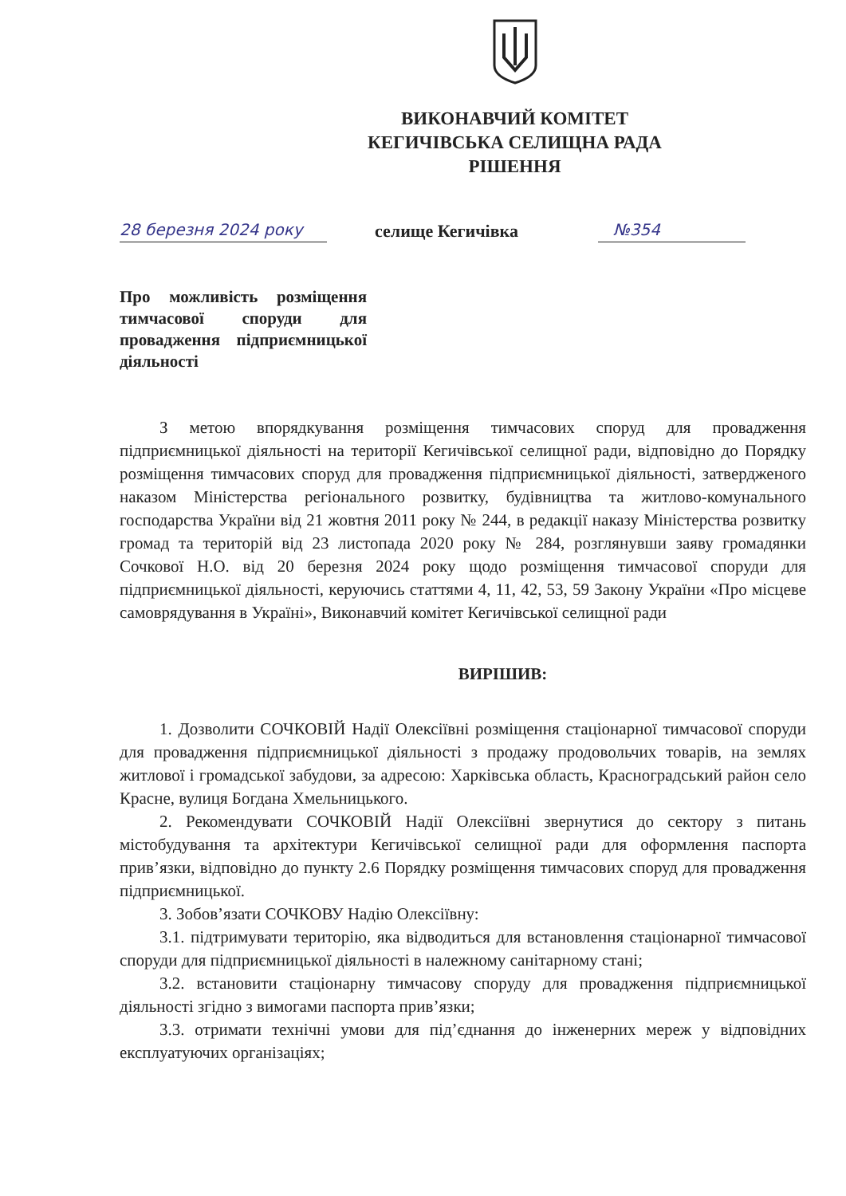ВИКОНАВЧИЙ КОМІТЕТ
КЕГИЧІВСЬКА СЕЛИЩНА РАДА
РІШЕННЯ
28 березня 2024 року селище Кегичівка №354
Про можливість розміщення тимчасової споруди для провадження підприємницької діяльності
З метою впорядкування розміщення тимчасових споруд для провадження підприємницької діяльності на території Кегичівської селищної ради, відповідно до Порядку розміщення тимчасових споруд для провадження підприємницької діяльності, затвердженого наказом Міністерства регіонального розвитку, будівництва та житлово-комунального господарства України від 21 жовтня 2011 року № 244, в редакції наказу Міністерства розвитку громад та територій від 23 листопада 2020 року № 284, розглянувши заяву громадянки Сочкової Н.О. від 20 березня 2024 року щодо розміщення тимчасової споруди для підприємницької діяльності, керуючись статтями 4, 11, 42, 53, 59 Закону України «Про місцеве самоврядування в Україні», Виконавчий комітет Кегичівської селищної ради
ВИРІШИВ:
1. Дозволити СОЧКОВІЙ Надії Олексіївні розміщення стаціонарної тимчасової споруди для провадження підприємницької діяльності з продажу продовольчих товарів, на землях житлової і громадської забудови, за адресою: Харківська область, Красноградський район село Красне, вулиця Богдана Хмельницького.
2. Рекомендувати СОЧКОВІЙ Надії Олексіївні звернутися до сектору з питань містобудування та архітектури Кегичівської селищної ради для оформлення паспорта прив’язки, відповідно до пункту 2.6 Порядку розміщення тимчасових споруд для провадження підприємницької.
3. Зобов’язати СОЧКОВУ Надію Олексіївну:
3.1. підтримувати територію, яка відводиться для встановлення стаціонарної тимчасової споруди для підприємницької діяльності в належному санітарному стані;
3.2. встановити стаціонарну тимчасову споруду для провадження підприємницької діяльності згідно з вимогами паспорта прив’язки;
3.3. отримати технічні умови для під’єднання до інженерних мереж у відповідних експлуатуючих організаціях;